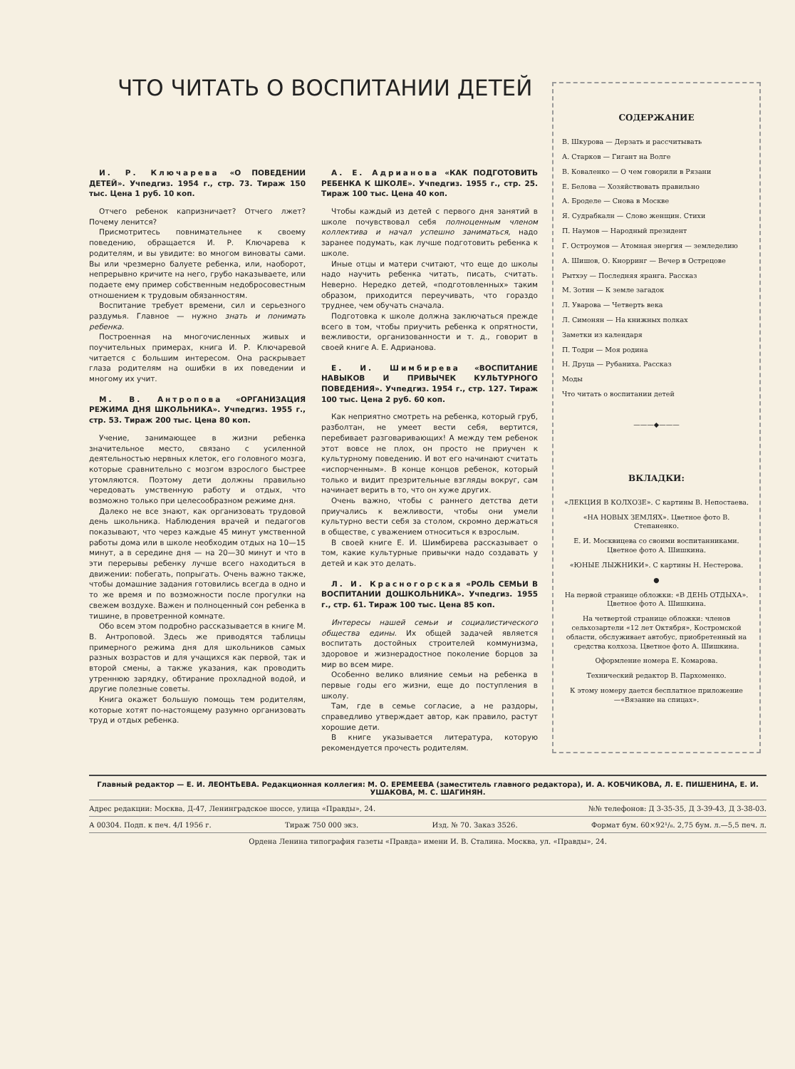ЧТО ЧИТАТЬ О ВОСПИТАНИИ ДЕТЕЙ
И. Р. Ключарева «О ПОВЕДЕНИИ ДЕТЕЙ». Учпедгиз. 1954 г., стр. 73. Тираж 150 тыс. Цена 1 руб. 10 коп.
Отчего ребенок капризничает? Отчего лжет? Почему ленится?
Присмотритесь повнимательнее к своему поведению, обращается И. Р. Ключарева к родителям, и вы увидите: во многом виноваты сами. Вы или чрезмерно балуете ребенка, или, наоборот, непрерывно кричите на него, грубо наказываете, или подаете ему пример собственным недобросовестным отношением к трудовым обязанностям.
Воспитание требует времени, сил и серьезного раздумья. Главное — нужно знать и понимать ребенка.
Построенная на многочисленных живых и поучительных примерах, книга И. Р. Ключаревой читается с большим интересом. Она раскрывает глаза родителям на ошибки в их поведении и многому их учит.
М. В. Антропова «ОРГАНИЗАЦИЯ РЕЖИМА ДНЯ ШКОЛЬНИКА». Учпедгиз. 1955 г., стр. 53. Тираж 200 тыс. Цена 80 коп.
Учение, занимающее в жизни ребенка значительное место, связано с усиленной деятельностью нервных клеток, его головного мозга, которые сравнительно с мозгом взрослого быстрее утомляются. Поэтому дети должны правильно чередовать умственную работу и отдых, что возможно только при целесообразном режиме дня.
Далеко не все знают, как организовать трудовой день школьника. Наблюдения врачей и педагогов показывают, что через каждые 45 минут умственной работы дома или в школе необходим отдых на 10—15 минут, а в середине дня — на 20—30 минут и что в эти перерывы ребенку лучше всего находиться в движении: побегать, попрыгать. Очень важно также, чтобы домашние задания готовились всегда в одно и то же время и по возможности после прогулки на свежем воздухе. Важен и полноценный сон ребенка в тишине, в проветренной комнате.
Обо всем этом подробно рассказывается в книге М. В. Антроповой. Здесь же приводятся таблицы примерного режима дня для школьников самых разных возрастов и для учащихся как первой, так и второй смены, а также указания, как проводить утреннюю зарядку, обтирание прохладной водой, и другие полезные советы.
Книга окажет большую помощь тем родителям, которые хотят по-настоящему разумно организовать труд и отдых ребенка.
А. Е. Адрианова «КАК ПОДГОТОВИТЬ РЕБЕНКА К ШКОЛЕ». Учпедгиз. 1955 г., стр. 25. Тираж 100 тыс. Цена 40 коп.
Чтобы каждый из детей с первого дня занятий в школе почувствовал себя полноценным членом коллектива и начал успешно заниматься, надо заранее подумать, как лучше подготовить ребенка к школе.
Иные отцы и матери считают, что еще до школы надо научить ребенка читать, писать, считать. Неверно. Нередко детей, «подготовленных» таким образом, приходится переучивать, что гораздо труднее, чем обучать сначала.
Подготовка к школе должна заключаться прежде всего в том, чтобы приучить ребенка к опрятности, вежливости, организованности и т. д., говорит в своей книге А. Е. Адрианова.
Е. И. Шимбирева «ВОСПИТАНИЕ НАВЫКОВ И ПРИВЫЧЕК КУЛЬТУРНОГО ПОВЕДЕНИЯ». Учпедгиз. 1954 г., стр. 127. Тираж 100 тыс. Цена 2 руб. 60 коп.
Как неприятно смотреть на ребенка, который груб, разболтан, не умеет вести себя, вертится, перебивает разговаривающих! А между тем ребенок этот вовсе не плох, он просто не приучен к культурному поведению. И вот его начинают считать «испорченным». В конце концов ребенок, который только и видит презрительные взгляды вокруг, сам начинает верить в то, что он хуже других.
Очень важно, чтобы с раннего детства дети приучались к вежливости, чтобы они умели культурно вести себя за столом, скромно держаться в обществе, с уважением относиться к взрослым.
В своей книге Е. И. Шимбирева рассказывает о том, какие культурные привычки надо создавать у детей и как это делать.
Л. И. Красногорская «РОЛЬ СЕМЬИ В ВОСПИТАНИИ ДОШКОЛЬНИКА». Учпедгиз. 1955 г., стр. 61. Тираж 100 тыс. Цена 85 коп.
Интересы нашей семьи и социалистического общества едины. Их общей задачей является воспитать достойных строителей коммунизма, здоровое и жизнерадостное поколение борцов за мир во всем мире.
Особенно велико влияние семьи на ребенка в первые годы его жизни, еще до поступления в школу.
Там, где в семье согласие, а не раздоры, справедливо утверждает автор, как правило, растут хорошие дети.
В книге указывается литература, которую рекомендуется прочесть родителям.
СОДЕРЖАНИЕ
В. Шкурова — Дерзать и рассчитывать
А. Старков — Гигант на Волге
В. Коваленко — О чем говорили в Рязани
Е. Белова — Хозяйствовать правильно
А. Броделе — Снова в Москве
Я. Судрабкалн — Слово женщин. Стихи
П. Наумов — Народный президент
Г. Остроумов — Атомная энергия — земледелию
А. Шишов, О. Кнорринг — Вечер в Острецове
Рытхэу — Последняя яранга. Рассказ
М. Зотин — К земле загадок
Л. Уварова — Четверть века
Л. Симонян — На книжных полках
Заметки из календаря
П. Тодри — Моя родина
Н. Друца — Рубаниха. Рассказ
Моды
Что читать о воспитании детей
———◆———
ВКЛАДКИ:
«ЛЕКЦИЯ В КОЛХОЗЕ». С картины В. Непостаева.
«НА НОВЫХ ЗЕМЛЯХ». Цветное фото В. Степаненко.
Е. И. Москвицева со своими воспитанниками. Цветное фото А. Шишкина.
«ЮНЫЕ ЛЫЖНИКИ». С картины Н. Нестерова.
●
На первой странице обложки: «В ДЕНЬ ОТДЫХА». Цветное фото А. Шишкина.
На четвертой странице обложки: членов сельхозартели «12 лет Октября», Костромской области, обслуживает автобус, приобретенный на средства колхоза. Цветное фото А. Шишкина.
Оформление номера Е. Комарова.
Технический редактор В. Пархоменко.
К этому номеру дается бесплатное приложение—«Вязание на спицах».
Главный редактор — Е. И. ЛЕОНТЬЕВА. Редакционная коллегия: М. О. ЕРЕМЕЕВА (заместитель главного редактора), И. А. КОБЧИКОВА, Л. Е. ПИШЕНИНА, Е. И. УШАКОВА, М. С. ШАГИНЯН.
Адрес редакции: Москва, Д-47, Ленинградское шоссе, улица «Правды», 24. №№ телефонов: Д 3-35-35, Д 3-39-43, Д 3-38-03.
А 00304. Подп. к печ. 4/I 1956 г. Тираж 750 000 экз. Изд. № 70. Заказ 3526. Формат бум. 60×92¹/₈. 2,75 бум. л.—5,5 печ. л.
Ордена Ленина типография газеты «Правда» имени И. В. Сталина. Москва, ул. «Правды», 24.